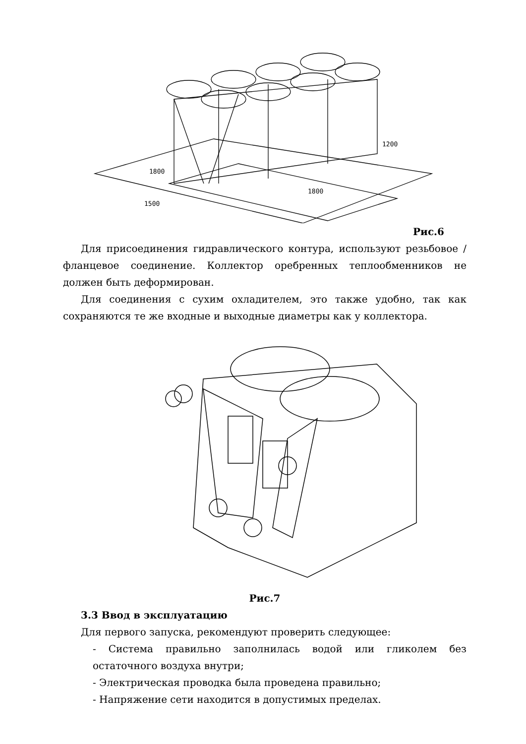1800
1200
1800
1500
Рис.6
Для присоединения гидравлического контура, используют резьбовое / фланцевое соединение. Коллектор оребренных теплообменников не должен быть деформирован.
Для соединения с сухим охладителем, это также удобно, так как сохраняются те же входные и выходные диаметры как у коллектора.
Рис.7
3.3 Ввод в эксплуатацию
Для первого запуска, рекомендуют проверить следующее:
- Система правильно заполнилась водой или гликолем без остаточного воздуха внутри;
- Электрическая проводка была проведена правильно;
- Напряжение сети находится в допустимых пределах.